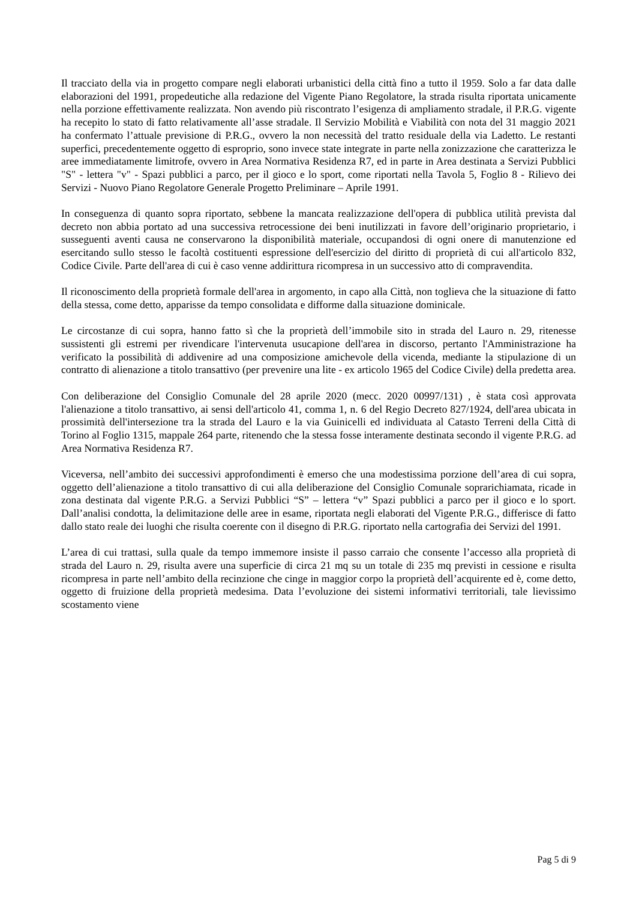Il tracciato della via in progetto compare negli elaborati urbanistici della città fino a tutto il 1959. Solo a far data dalle elaborazioni del 1991, propedeutiche alla redazione del Vigente Piano Regolatore, la strada risulta riportata unicamente nella porzione effettivamente realizzata. Non avendo più riscontrato l’esigenza di ampliamento stradale, il P.R.G. vigente ha recepito lo stato di fatto relativamente all’asse stradale. Il Servizio Mobilità e Viabilità con nota del 31 maggio 2021 ha confermato l’attuale previsione di P.R.G., ovvero la non necessità del tratto residuale della via Ladetto. Le restanti superfici, precedentemente oggetto di esproprio, sono invece state integrate in parte nella zonizzazione che caratterizza le aree immediatamente limitrofe, ovvero in Area Normativa Residenza R7, ed in parte in Area destinata a Servizi Pubblici "S" - lettera "v" - Spazi pubblici a parco, per il gioco e lo sport, come riportati nella Tavola 5, Foglio 8 - Rilievo dei Servizi - Nuovo Piano Regolatore Generale Progetto Preliminare – Aprile 1991.
In conseguenza di quanto sopra riportato, sebbene la mancata realizzazione dell'opera di pubblica utilità prevista dal decreto non abbia portato ad una successiva retrocessione dei beni inutilizzati in favore dell’originario proprietario, i susseguenti aventi causa ne conservarono la disponibilità materiale, occupandosi di ogni onere di manutenzione ed esercitando sullo stesso le facoltà costituenti espressione dell'esercizio del diritto di proprietà di cui all'articolo 832, Codice Civile. Parte dell'area di cui è caso venne addirittura ricompresa in un successivo atto di compravendita.
Il riconoscimento della proprietà formale dell'area in argomento, in capo alla Città, non toglieva che la situazione di fatto della stessa, come detto, apparisse da tempo consolidata e difforme dalla situazione dominicale.
Le circostanze di cui sopra, hanno fatto sì che la proprietà dell’immobile sito in strada del Lauro n. 29, ritenesse sussistenti gli estremi per rivendicare l'intervenuta usucapione dell'area in discorso, pertanto l'Amministrazione ha verificato la possibilità di addivenire ad una composizione amichevole della vicenda, mediante la stipulazione di un contratto di alienazione a titolo transattivo (per prevenire una lite - ex articolo 1965 del Codice Civile) della predetta area.
Con deliberazione del Consiglio Comunale del 28 aprile 2020 (mecc. 2020 00997/131) , è stata così approvata l'alienazione a titolo transattivo, ai sensi dell'articolo 41, comma 1, n. 6 del Regio Decreto 827/1924, dell'area ubicata in prossimità dell'intersezione tra la strada del Lauro e la via Guinicelli ed individuata al Catasto Terreni della Città di Torino al Foglio 1315, mappale 264 parte, ritenendo che la stessa fosse interamente destinata secondo il vigente P.R.G. ad Area Normativa Residenza R7.
Viceversa, nell’ambito dei successivi approfondimenti è emerso che una modestissima porzione dell’area di cui sopra, oggetto dell’alienazione a titolo transattivo di cui alla deliberazione del Consiglio Comunale soprarichiamata, ricade in zona destinata dal vigente P.R.G. a Servizi Pubblici “S” – lettera “v” Spazi pubblici a parco per il gioco e lo sport. Dall’analisi condotta, la delimitazione delle aree in esame, riportata negli elaborati del Vigente P.R.G., differisce di fatto dallo stato reale dei luoghi che risulta coerente con il disegno di P.R.G. riportato nella cartografia dei Servizi del 1991.
L’area di cui trattasi, sulla quale da tempo immemore insiste il passo carraio che consente l’accesso alla proprietà di strada del Lauro n. 29, risulta avere una superficie di circa 21 mq su un totale di 235 mq previsti in cessione e risulta ricompresa in parte nell’ambito della recinzione che cinge in maggior corpo la proprietà dell’acquirente ed è, come detto, oggetto di fruizione della proprietà medesima. Data l’evoluzione dei sistemi informativi territoriali, tale lievissimo scostamento viene
Pag 5 di 9